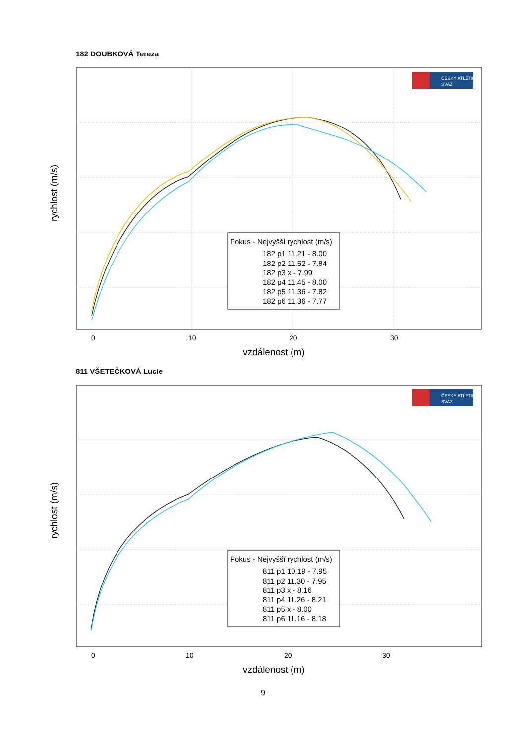182 DOUBKOVÁ Tereza
ČESKÝ ATLETICKÝ
SVAZ
0
10
20
30
vzdálenost (m)
rychlost (m/s)
Pokus - Nejvyšší rychlost (m/s)
182 p1 11.21 - 8.00
182 p2 11.52 - 7.84
182 p3 x - 7.99
182 p4 11.45 - 8.00
182 p5 11.36 - 7.82
182 p6 11.36 - 7.77
811 VŠETEČKOVÁ Lucie
ČESKÝ ATLETICKÝ
SVAZ
0
10
20
30
vzdálenost (m)
rychlost (m/s)
Pokus - Nejvyšší rychlost (m/s)
811 p1 10.19 - 7.95
811 p2 11.30 - 7.95
811 p3 x - 8.16
811 p4 11.26 - 8.21
811 p5 x - 8.00
811 p6 11.16 - 8.18
9